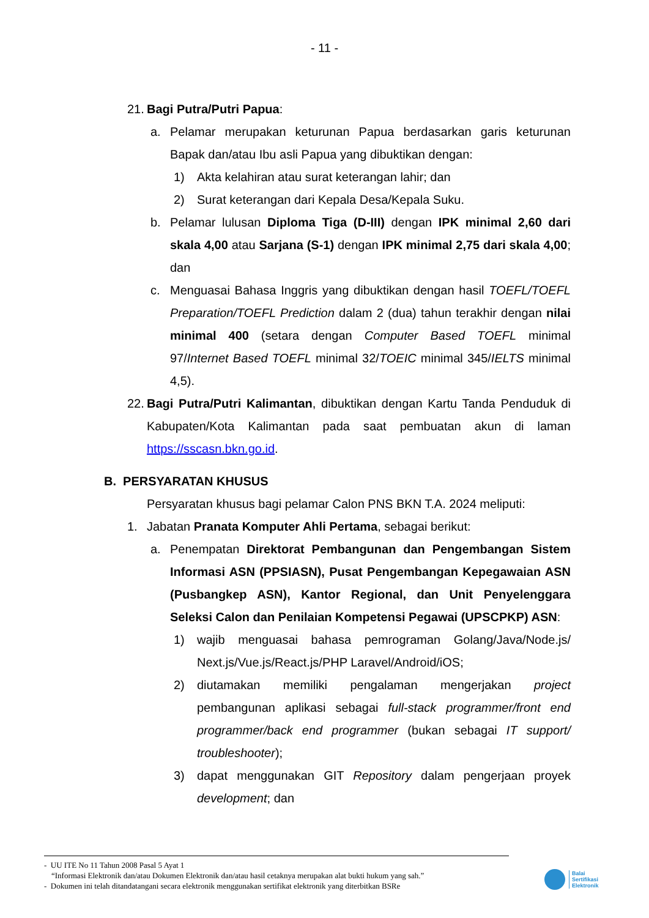- 11 -
21.
Bagi Putra/Putri Papua:
a. Pelamar merupakan keturunan Papua berdasarkan garis keturunan Bapak dan/atau Ibu asli Papua yang dibuktikan dengan:
1) Akta kelahiran atau surat keterangan lahir; dan
2) Surat keterangan dari Kepala Desa/Kepala Suku.
b. Pelamar lulusan Diploma Tiga (D-III) dengan IPK minimal 2,60 dari skala 4,00 atau Sarjana (S-1) dengan IPK minimal 2,75 dari skala 4,00; dan
c. Menguasai Bahasa Inggris yang dibuktikan dengan hasil TOEFL/TOEFL Preparation/TOEFL Prediction dalam 2 (dua) tahun terakhir dengan nilai minimal 400 (setara dengan Computer Based TOEFL minimal 97/Internet Based TOEFL minimal 32/TOEIC minimal 345/IELTS minimal 4,5).
22.
Bagi Putra/Putri Kalimantan, dibuktikan dengan Kartu Tanda Penduduk di Kabupaten/Kota Kalimantan pada saat pembuatan akun di laman https://sscasn.bkn.go.id.
B. PERSYARATAN KHUSUS
Persyaratan khusus bagi pelamar Calon PNS BKN T.A. 2024 meliputi:
1. Jabatan Pranata Komputer Ahli Pertama, sebagai berikut:
a. Penempatan Direktorat Pembangunan dan Pengembangan Sistem Informasi ASN (PPSIASN), Pusat Pengembangan Kepegawaian ASN (Pusbangkep ASN), Kantor Regional, dan Unit Penyelenggara Seleksi Calon dan Penilaian Kompetensi Pegawai (UPSCPKP) ASN:
1) wajib menguasai bahasa pemrograman Golang/Java/Node.js/ Next.js/Vue.js/React.js/PHP Laravel/Android/iOS;
2) diutamakan memiliki pengalaman mengerjakan project pembangunan aplikasi sebagai full-stack programmer/front end programmer/back end programmer (bukan sebagai IT support/ troubleshooter);
3) dapat menggunakan GIT Repository dalam pengerjaan proyek development; dan
- UU ITE No 11 Tahun 2008 Pasal 5 Ayat 1
“Informasi Elektronik dan/atau Dokumen Elektronik dan/atau hasil cetaknya merupakan alat bukti hukum yang sah.”
- Dokumen ini telah ditandatangani secara elektronik menggunakan sertifikat elektronik yang diterbitkan BSRe
Balai
Sertifikasi
Elektronik